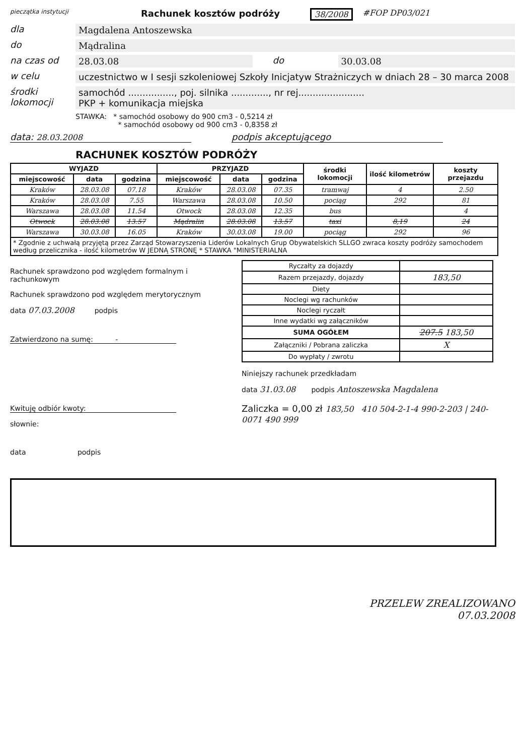pieczątka instytucji
Rachunek kosztów podróży 38/2008 #FOP DP03/021
dla Magdalena Antoszewska
do Mądralina
na czas od 28.03.08 do 30.03.08
w celu uczestnictwo w I sesji szkoleniowej Szkoły Inicjatyw Strażniczych w dniach 28 – 30 marca 2008
środki lokomocji
samochód ................, poj. silnika ............., nr rej.......................
PKP + komunikacja miejska
STAWKA: * samochód osobowy do 900 cm3 - 0,5214 zł
* samochód osobowy od 900 cm3 - 0,8358 zł
data: 28.03.2008 podpis akceptującego
RACHUNEK KOSZTÓW PODRÓŻY
| WYJAZD | | | PRZYJAZD | | | środki lokomocji | ilość kilometrów | koszty przejazdu |
| --- | --- | --- | --- | --- | --- | --- | --- | --- |
| miejscowość | data | godzina | miejscowość | data | godzina | | | |
| Kraków | 28.03.08 | 07.18 | Kraków | 28.03.08 | 07.35 | tramwaj | 4 | 2.50 |
| Kraków | 28.03.08 | 7.55 | Warszawa | 28.03.08 | 10.50 | pociąg | 292 | 81 |
| Warszawa | 28.03.08 | 11.54 | Otwock | 28.03.08 | 12.35 | bus | | 4 |
| Otwock | 28.03.08 | 13.57 | Mądralin | 28.03.08 | 13.57 | taxi | 8,19 | 24 |
| Warszawa | 30.03.08 | 16.05 | Kraków | 30.03.08 | 19.00 | pociąg | 292 | 96 |
| * Zgodnie z uchwałą przyjętą przez Zarząd Stowarzyszenia Liderów Lokalnych Grup Obywatelskich SLLGO zwraca koszty podróży samochodem według przelicznika - ilość kilometrów W JEDNĄ STRONĘ * STAWKA "MINISTERIALNA | | | | | | | | |
Rachunek sprawdzono pod względem formalnym i rachunkowym
Rachunek sprawdzono pod względem merytorycznym
data 07.03.2008 podpis
Zatwierdzono na sumę: -
Kwituję odbiór kwoty:
słownie:
data podpis
| Ryczałty za dojazdy | |
| Razem przejazdy, dojazdy | 183,50 |
| Diety | |
| Noclegi wg rachunków | |
| Noclegi ryczałt | |
| Inne wydatki wg załączników | |
| SUMA OGÓŁEM | 207.5 183,50 |
| Załączniki / Pobrana zaliczka | X |
| Do wypłaty / zwrotu | |
Niniejszy rachunek przedkładam
data 31.03.08 podpis Antoszewska Magdalena
Zaliczka = 0,00 zł 183,50 410 504-2-1-4 990-2-203 | 240-0071 490 999
PRZELEW ZREALIZOWANO
07.03.2008